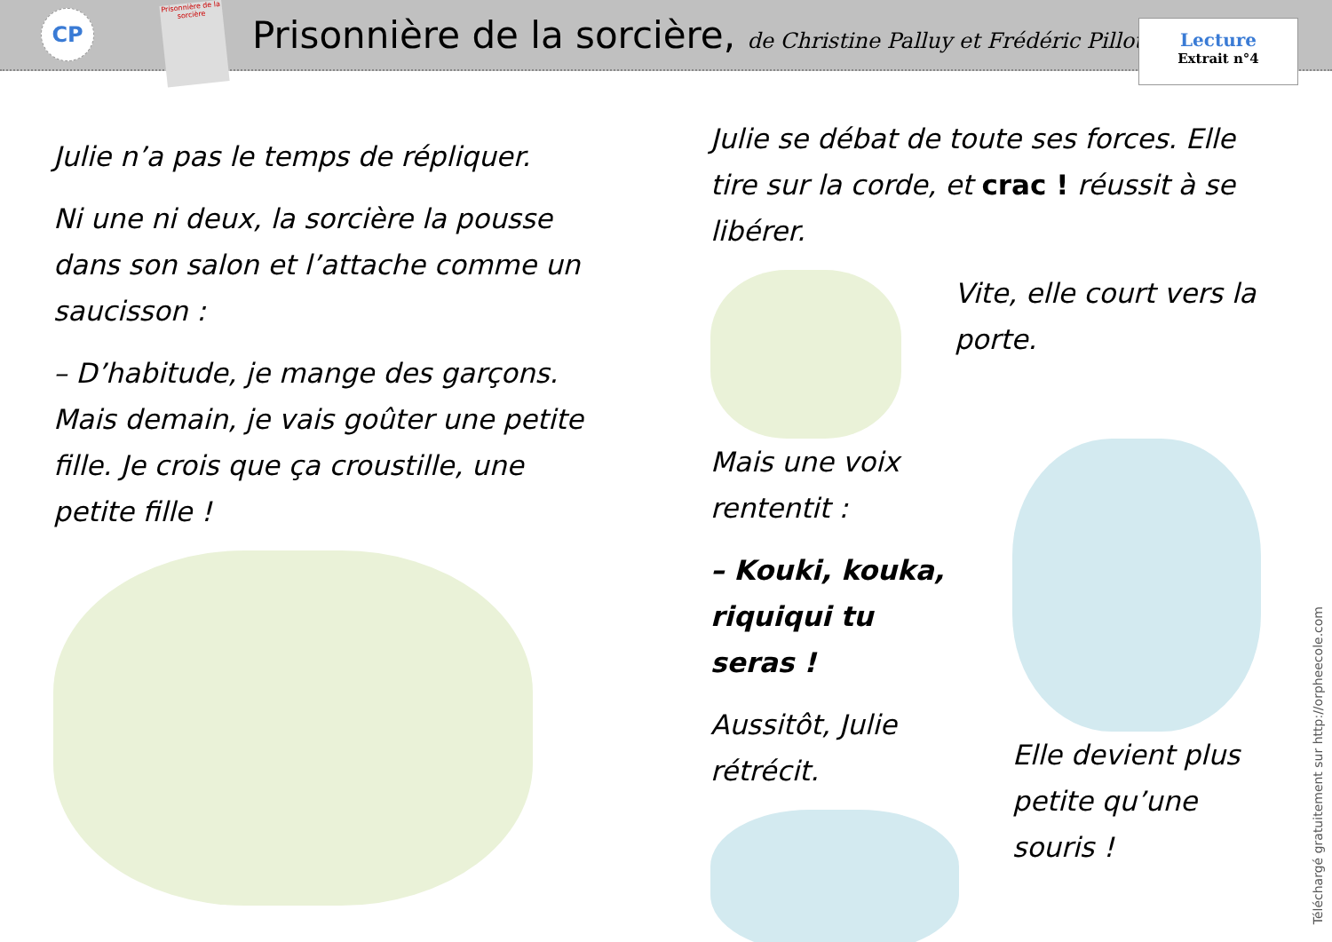CP
Prisonnière de la sorcière
Prisonnière de la sorcière, de Christine Palluy et Frédéric Pillot
Lecture
Extrait n°4
Julie n’a pas le temps de répliquer.
Ni une ni deux, la sorcière la pousse dans son salon et l’attache comme un saucisson :
– D’habitude, je mange des garçons. Mais demain, je vais goûter une petite fille. Je crois que ça croustille, une petite fille !
Julie se débat de toute ses forces. Elle tire sur la corde, et crac ! réussit à se libérer.
Vite, elle court vers la porte.
Mais une voix rententit :
– Kouki, kouka, riquiqui tu seras !
Aussitôt, Julie rétrécit.
Elle devient plus petite qu’une souris !
Téléchargé gratuitement sur http://orpheecole.com